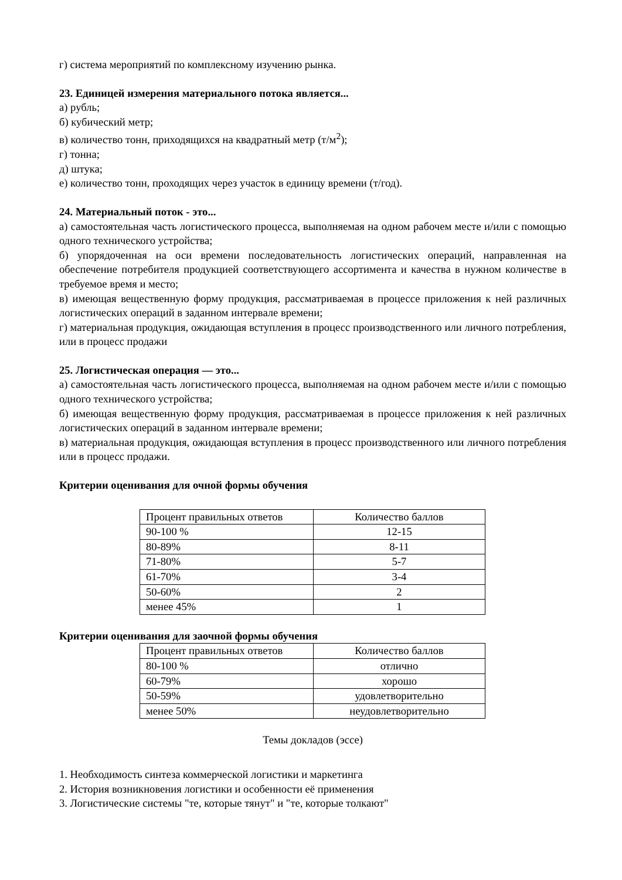г) система мероприятий по комплексному изучению рынка.
23. Единицей измерения материального потока является...
а) рубль;
б) кубический метр;
в) количество тонн, приходящихся на квадратный метр (т/м<sup>2</sup>);
г) тонна;
д) штука;
е) количество тонн, проходящих через участок в единицу времени (т/год).
24. Материальный поток - это...
а) самостоятельная часть логистического процесса, выполняемая на одном рабочем месте и/или с помощью одного технического устройства;
б) упорядоченная на оси времени последовательность логистических операций, направленная на обеспечение потребителя продукцией соответствующего ассортимента и качества в нужном количестве в требуемое время и место;
в) имеющая вещественную форму продукция, рассматриваемая в процессе приложения к ней различных логистических операций в заданном интервале времени;
г) материальная продукция, ожидающая вступления в процесс производственного или личного потребления, или в процесс продажи
25. Логистическая операция — это...
а) самостоятельная часть логистического процесса, выполняемая на одном рабочем месте и/или с помощью одного технического устройства;
б) имеющая вещественную форму продукция, рассматриваемая в процессе приложения к ней различных логистических операций в заданном интервале времени;
в) материальная продукция, ожидающая вступления в процесс производственного или личного потребления или в процесс продажи.
Критерии оценивания для очной формы обучения
| Процент правильных ответов | Количество баллов |
| 90-100 % | 12-15 |
| 80-89% | 8-11 |
| 71-80% | 5-7 |
| 61-70% | 3-4 |
| 50-60% | 2 |
| менее 45% | 1 |
Критерии оценивания для заочной формы обучения
| Процент правильных ответов | Количество баллов |
| 80-100 % | отлично |
| 60-79% | хорошо |
| 50-59% | удовлетворительно |
| менее 50% | неудовлетворительно |
Темы докладов (эссе)
1. Необходимость синтеза коммерческой логистики и маркетинга
2. История возникновения логистики и особенности её применения
3. Логистические системы "те, которые тянут" и "те, которые толкают"